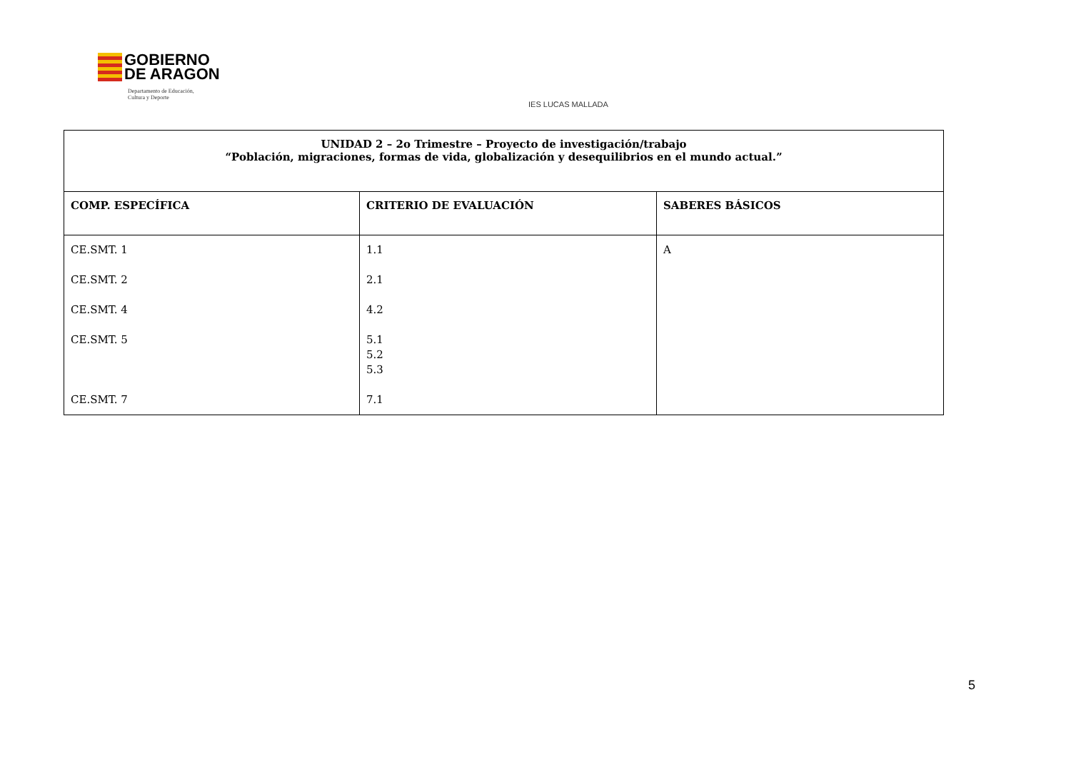GOBIERNO
DE ARAGON
Departamento de Educación,
Cultura y Deporte
IES LUCAS MALLADA
| UNIDAD 2 – 2o Trimestre – Proyecto de investigación/trabajo “Población, migraciones, formas de vida, globalización y desequilibrios en el mundo actual.” | | |
| COMP. ESPECÍFICA | CRITERIO DE EVALUACIÓN | SABERES BÁSICOS |
| CE.SMT. 1 CE.SMT. 2 CE.SMT. 4 CE.SMT. 5 CE.SMT. 7 | 1.1 2.1 4.2 5.1 5.2 5.3 7.1 | A |
5